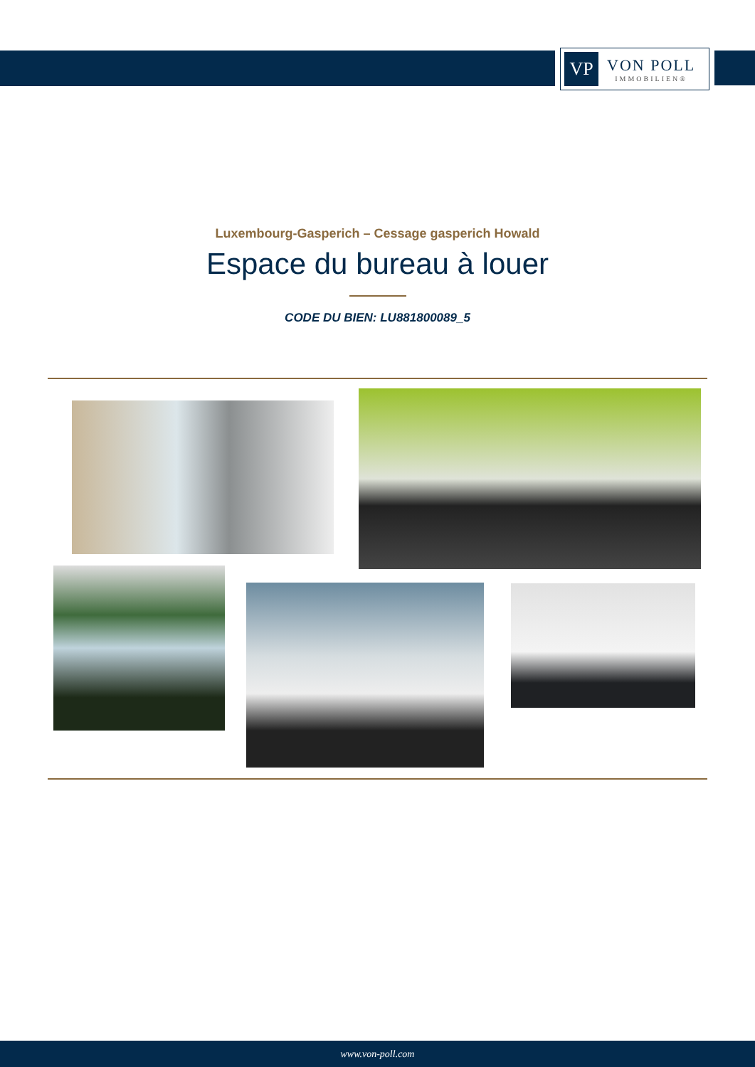VP
VON POLL
IMMOBILIEN®
Luxembourg-Gasperich – Cessage gasperich Howald
Espace du bureau à louer
CODE DU BIEN: LU881800089_5
www.von-poll.com